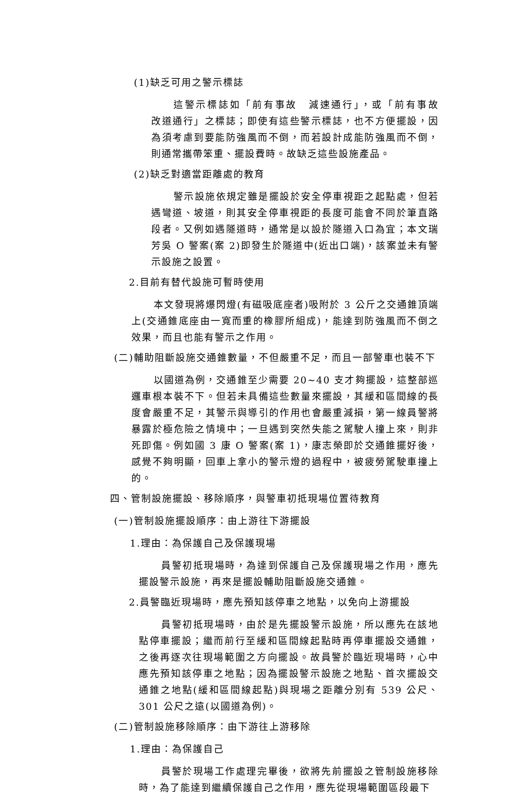(1)缺乏可用之警示標誌
這警示標誌如「前有事故　減速通行」，或「前有事故　改道通行」之標誌；即使有這些警示標誌，也不方便擺設，因為須考慮到要能防強風而不倒，而若設計成能防強風而不倒，則通常攜帶笨重、擺設費時。故缺乏這些設施產品。
(2)缺乏對適當距離處的教育
警示設施依規定雖是擺設於安全停車視距之起點處，但若遇彎道、坡道，則其安全停車視距的長度可能會不同於筆直路段者。又例如遇隧道時，通常是以設於隧道入口為宜；本文瑞芳吳 O 警案(案 2)即發生於隧道中(近出口端)，該案並未有警示設施之設置。
2.目前有替代設施可暫時使用
本文發現將爆閃燈(有磁吸底座者)吸附於 3 公斤之交通錐頂端上(交通錐底座由一寬而重的橡膠所組成)，能達到防強風而不倒之效果，而且也能有警示之作用。
(二)輔助阻斷設施交通錐數量，不但嚴重不足，而且一部警車也裝不下
以國道為例，交通錐至少需要 20~40 支才夠擺設，這整部巡邏車根本裝不下。但若未具備這些數量來擺設，其緩和區間線的長度會嚴重不足，其警示與導引的作用也會嚴重減損，第一線員警將暴露於極危險之情境中；一旦遇到突然失能之駕駛人撞上來，則非死即傷。例如國 3 康 O 警案(案 1)，康志榮即於交通錐擺好後，感覺不夠明顯，回車上拿小的警示燈的過程中，被疲勞駕駛車撞上的。
四、管制設施擺設、移除順序，與警車初抵現場位置待教育
(一)管制設施擺設順序：由上游往下游擺設
1.理由：為保護自己及保護現場
員警初抵現場時，為達到保護自己及保護現場之作用，應先擺設警示設施，再來是擺設輔助阻斷設施交通錐。
2.員警臨近現場時，應先預知該停車之地點，以免向上游擺設
員警初抵現場時，由於是先擺設警示設施，所以應先在該地點停車擺設；繼而前行至緩和區間線起點時再停車擺設交通錐，之後再逐次往現場範圍之方向擺設。故員警於臨近現場時，心中應先預知該停車之地點；因為擺設警示設施之地點、首次擺設交通錐之地點(緩和區間線起點)與現場之距離分別有 539 公尺、301 公尺之遠(以國道為例)。
(二)管制設施移除順序：由下游往上游移除
1.理由：為保護自己
員警於現場工作處理完畢後，欲將先前擺設之管制設施移除時，為了能達到繼續保護自己之作用，應先從現場範圍區段最下